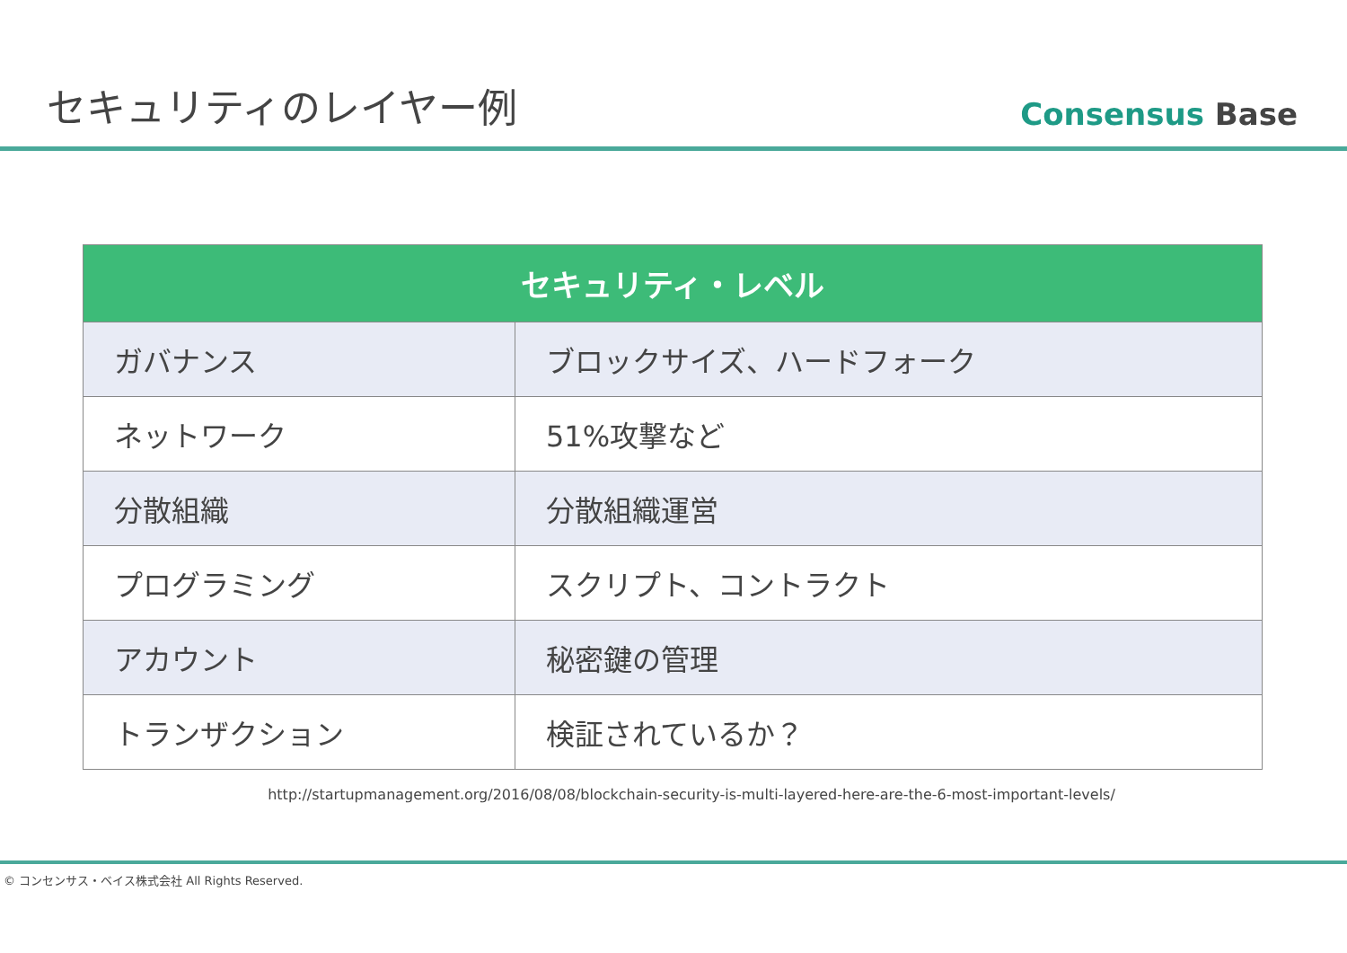セキュリティのレイヤー例
Consensus Base
| セキュリティ・レベル | |
| --- | --- |
| ガバナンス | ブロックサイズ、ハードフォーク |
| ネットワーク | 51%攻撃など |
| 分散組織 | 分散組織運営 |
| プログラミング | スクリプト、コントラクト |
| アカウント | 秘密鍵の管理 |
| トランザクション | 検証されているか？ |
http://startupmanagement.org/2016/08/08/blockchain-security-is-multi-layered-here-are-the-6-most-important-levels/
© コンセンサス・ベイス株式会社 All Rights Reserved.